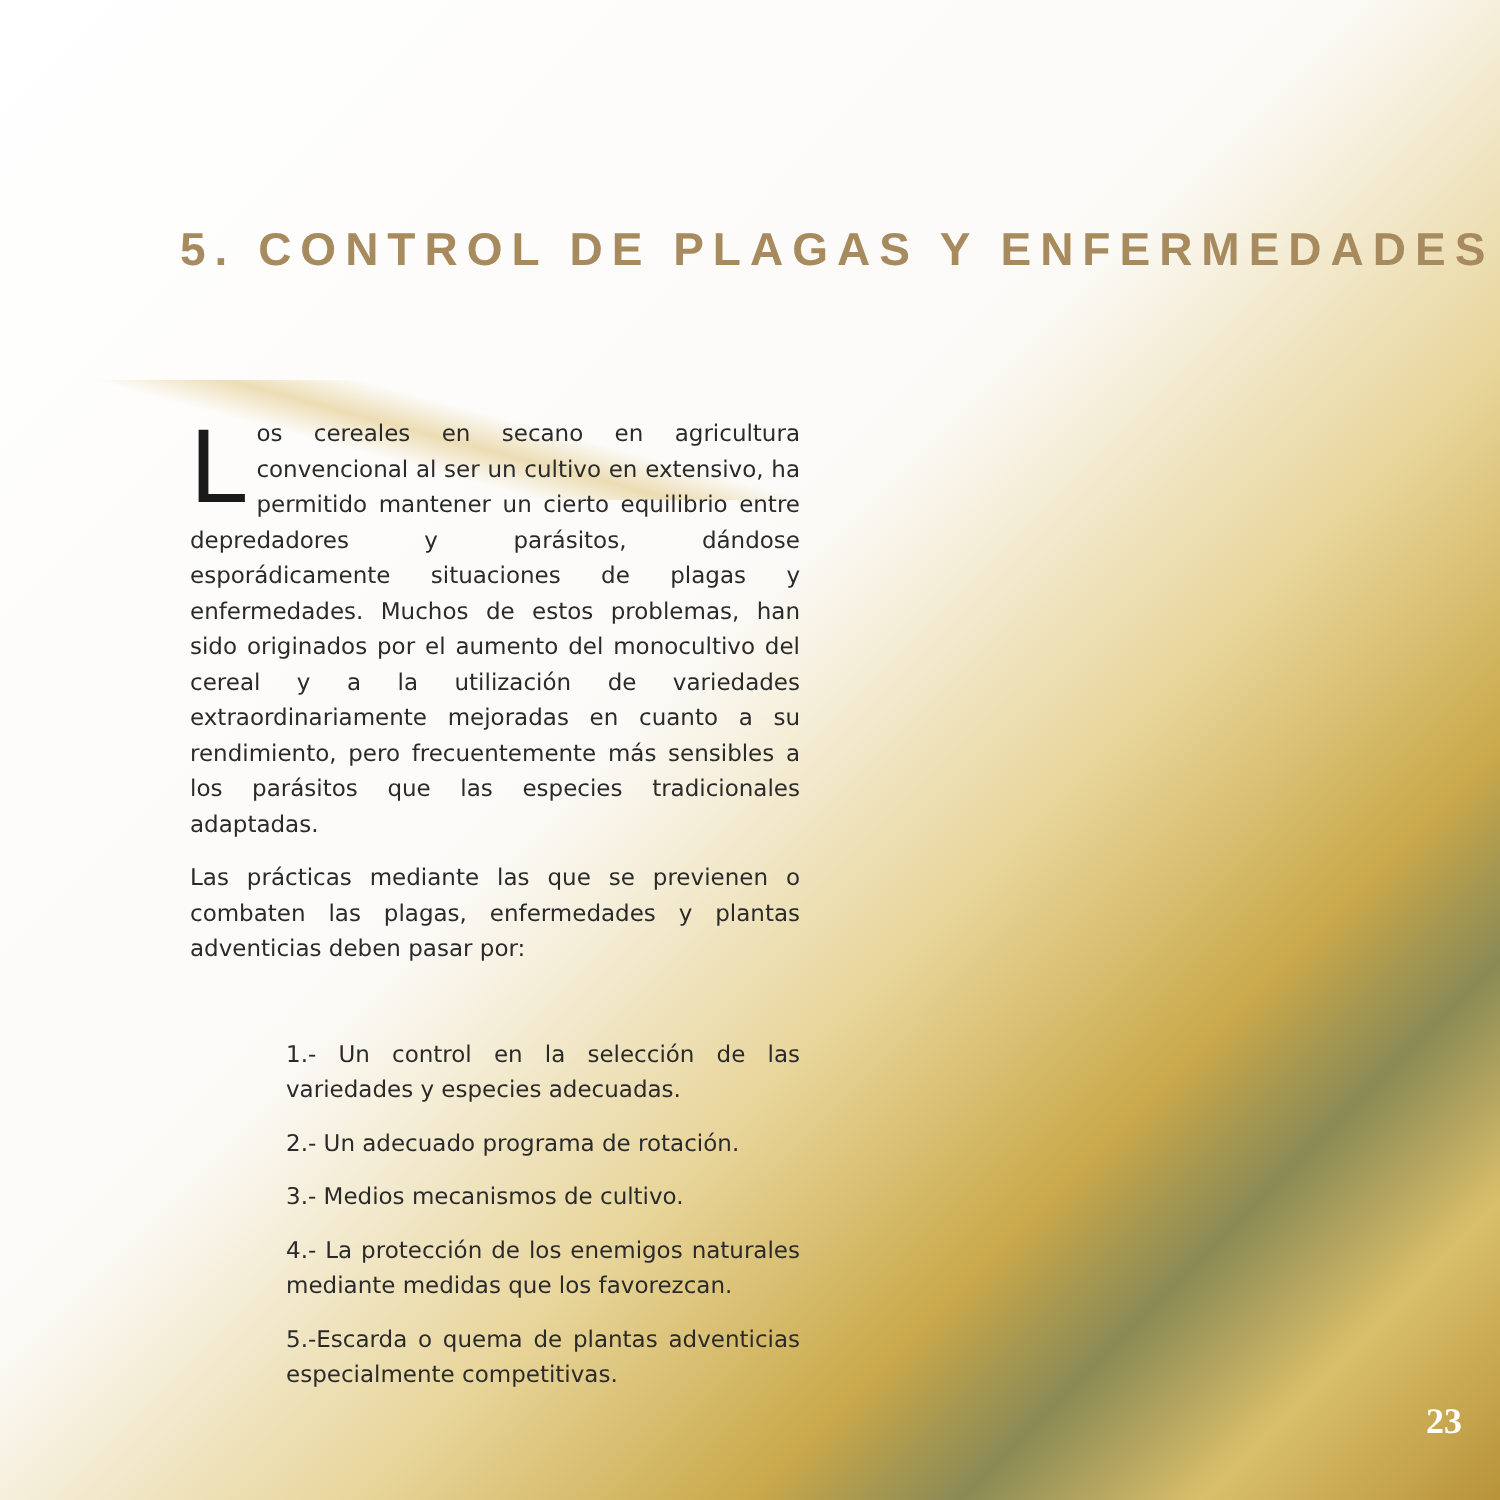5. CONTROL DE PLAGAS Y ENFERMEDADES
Los cereales en secano en agricultura convencional al ser un cultivo en extensivo, ha permitido mantener un cierto equilibrio entre depredadores y parásitos, dándose esporádicamente situaciones de plagas y enfermedades. Muchos de estos problemas, han sido originados por el aumento del monocultivo del cereal y a la utilización de variedades extraordinariamente mejoradas en cuanto a su rendimiento, pero frecuentemente más sensibles a los parásitos que las especies tradicionales adaptadas.
Las prácticas mediante las que se previenen o combaten las plagas, enfermedades y plantas adventicias deben pasar por:
1.- Un control en la selección de las variedades y especies adecuadas.
2.- Un adecuado programa de rotación.
3.- Medios mecanismos de cultivo.
4.- La protección de los enemigos naturales mediante medidas que los favorezcan.
5.-Escarda o quema de plantas adventicias especialmente competitivas.
23